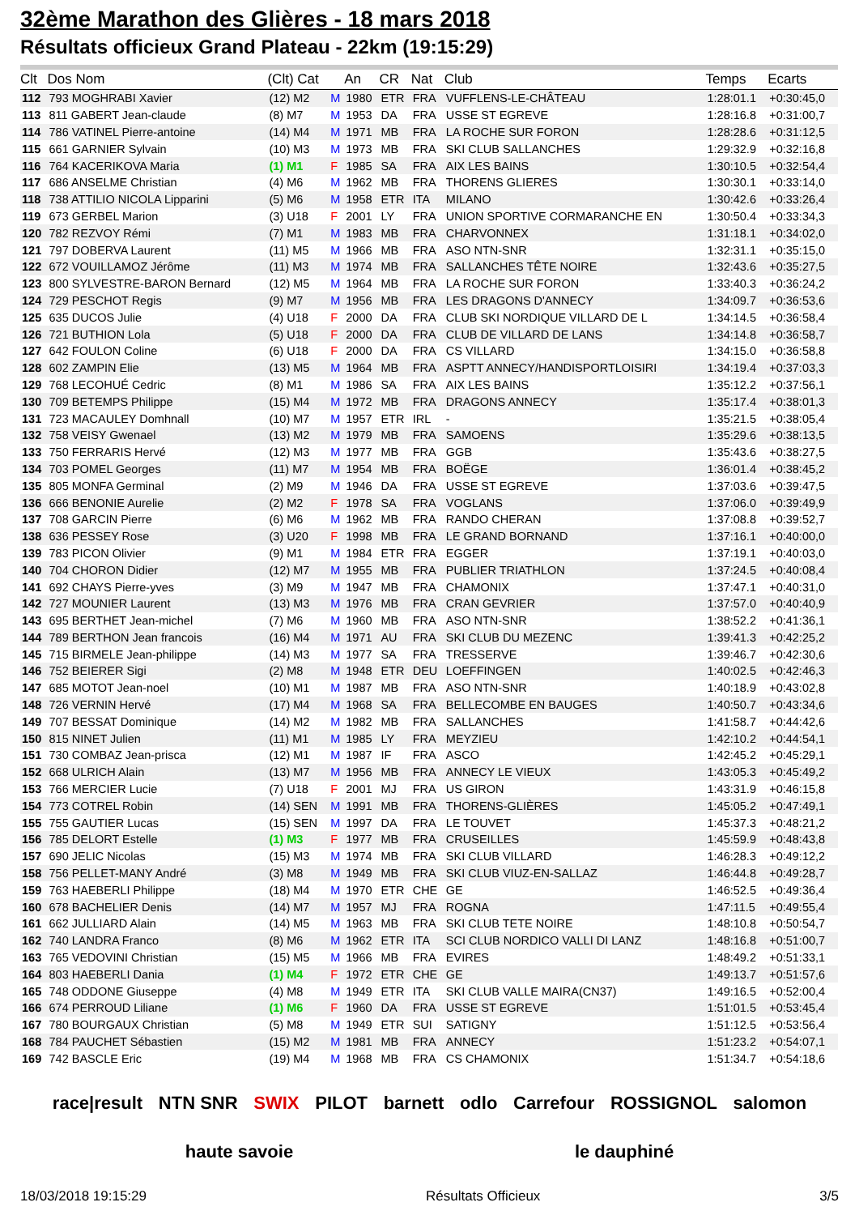32ème Marathon des Glières - 18 mars 2018
Résultats officieux Grand Plateau - 22km (19:15:29)
| Clt | Dos Nom | (Clt) Cat | | An | CR | Nat | Club | Temps | Ecarts |
| --- | --- | --- | --- | --- | --- | --- | --- | --- | --- |
| 112 | 793 MOGHRABI Xavier | (12) M2 | M | 1980 | ETR | FRA | VUFFLENS-LE-CHÂTEAU | 1:28:01.1 | +0:30:45,0 |
| 113 | 811 GABERT Jean-claude | (8) M7 | M | 1953 | DA | FRA | USSE ST EGREVE | 1:28:16.8 | +0:31:00,7 |
| 114 | 786 VATINEL Pierre-antoine | (14) M4 | M | 1971 | MB | FRA | LA ROCHE SUR FORON | 1:28:28.6 | +0:31:12,5 |
| 115 | 661 GARNIER Sylvain | (10) M3 | M | 1973 | MB | FRA | SKI CLUB SALLANCHES | 1:29:32.9 | +0:32:16,8 |
| 116 | 764 KACERIKOVA Maria | (1) M1 | F | 1985 | SA | FRA | AIX LES BAINS | 1:30:10.5 | +0:32:54,4 |
| 117 | 686 ANSELME Christian | (4) M6 | M | 1962 | MB | FRA | THORENS GLIERES | 1:30:30.1 | +0:33:14,0 |
| 118 | 738 ATTILIO NICOLA Lipparini | (5) M6 | M | 1958 | ETR | ITA | MILANO | 1:30:42.6 | +0:33:26,4 |
| 119 | 673 GERBEL Marion | (3) U18 | F | 2001 | LY | FRA | UNION SPORTIVE CORMARANCHE EN | 1:30:50.4 | +0:33:34,3 |
| 120 | 782 REZVOY Rémi | (7) M1 | M | 1983 | MB | FRA | CHARVONNEX | 1:31:18.1 | +0:34:02,0 |
| 121 | 797 DOBERVA Laurent | (11) M5 | M | 1966 | MB | FRA | ASO NTN-SNR | 1:32:31.1 | +0:35:15,0 |
| 122 | 672 VOUILLAMOZ Jérôme | (11) M3 | M | 1974 | MB | FRA | SALLANCHES TÊTE NOIRE | 1:32:43.6 | +0:35:27,5 |
| 123 | 800 SYLVESTRE-BARON Bernard | (12) M5 | M | 1964 | MB | FRA | LA ROCHE SUR FORON | 1:33:40.3 | +0:36:24,2 |
| 124 | 729 PESCHOT Regis | (9) M7 | M | 1956 | MB | FRA | LES DRAGONS D'ANNECY | 1:34:09.7 | +0:36:53,6 |
| 125 | 635 DUCOS Julie | (4) U18 | F | 2000 | DA | FRA | CLUB SKI NORDIQUE VILLARD DE L | 1:34:14.5 | +0:36:58,4 |
| 126 | 721 BUTHION Lola | (5) U18 | F | 2000 | DA | FRA | CLUB DE VILLARD DE LANS | 1:34:14.8 | +0:36:58,7 |
| 127 | 642 FOULON Coline | (6) U18 | F | 2000 | DA | FRA | CS VILLARD | 1:34:15.0 | +0:36:58,8 |
| 128 | 602 ZAMPIN Elie | (13) M5 | M | 1964 | MB | FRA | ASPTT ANNECY/HANDISPORTLOISIRI | 1:34:19.4 | +0:37:03,3 |
| 129 | 768 LECOHUÉ Cedric | (8) M1 | M | 1986 | SA | FRA | AIX LES BAINS | 1:35:12.2 | +0:37:56,1 |
| 130 | 709 BETEMPS Philippe | (15) M4 | M | 1972 | MB | FRA | DRAGONS ANNECY | 1:35:17.4 | +0:38:01,3 |
| 131 | 723 MACAULEY Domhnall | (10) M7 | M | 1957 | ETR | IRL | - | 1:35:21.5 | +0:38:05,4 |
| 132 | 758 VEISY Gwenael | (13) M2 | M | 1979 | MB | FRA | SAMOENS | 1:35:29.6 | +0:38:13,5 |
| 133 | 750 FERRARIS Hervé | (12) M3 | M | 1977 | MB | FRA | GGB | 1:35:43.6 | +0:38:27,5 |
| 134 | 703 POMEL Georges | (11) M7 | M | 1954 | MB | FRA | BOËGE | 1:36:01.4 | +0:38:45,2 |
| 135 | 805 MONFA Germinal | (2) M9 | M | 1946 | DA | FRA | USSE ST EGREVE | 1:37:03.6 | +0:39:47,5 |
| 136 | 666 BENONIE Aurelie | (2) M2 | F | 1978 | SA | FRA | VOGLANS | 1:37:06.0 | +0:39:49,9 |
| 137 | 708 GARCIN Pierre | (6) M6 | M | 1962 | MB | FRA | RANDO CHERAN | 1:37:08.8 | +0:39:52,7 |
| 138 | 636 PESSEY Rose | (3) U20 | F | 1998 | MB | FRA | LE GRAND BORNAND | 1:37:16.1 | +0:40:00,0 |
| 139 | 783 PICON Olivier | (9) M1 | M | 1984 | ETR | FRA | EGGER | 1:37:19.1 | +0:40:03,0 |
| 140 | 704 CHORON Didier | (12) M7 | M | 1955 | MB | FRA | PUBLIER TRIATHLON | 1:37:24.5 | +0:40:08,4 |
| 141 | 692 CHAYS Pierre-yves | (3) M9 | M | 1947 | MB | FRA | CHAMONIX | 1:37:47.1 | +0:40:31,0 |
| 142 | 727 MOUNIER Laurent | (13) M3 | M | 1976 | MB | FRA | CRAN GEVRIER | 1:37:57.0 | +0:40:40,9 |
| 143 | 695 BERTHET Jean-michel | (7) M6 | M | 1960 | MB | FRA | ASO NTN-SNR | 1:38:52.2 | +0:41:36,1 |
| 144 | 789 BERTHON Jean francois | (16) M4 | M | 1971 | AU | FRA | SKI CLUB DU MEZENC | 1:39:41.3 | +0:42:25,2 |
| 145 | 715 BIRMELE Jean-philippe | (14) M3 | M | 1977 | SA | FRA | TRESSERVE | 1:39:46.7 | +0:42:30,6 |
| 146 | 752 BEIERER Sigi | (2) M8 | M | 1948 | ETR | DEU | LOEFFINGEN | 1:40:02.5 | +0:42:46,3 |
| 147 | 685 MOTOT Jean-noel | (10) M1 | M | 1987 | MB | FRA | ASO NTN-SNR | 1:40:18.9 | +0:43:02,8 |
| 148 | 726 VERNIN Hervé | (17) M4 | M | 1968 | SA | FRA | BELLECOMBE EN BAUGES | 1:40:50.7 | +0:43:34,6 |
| 149 | 707 BESSAT Dominique | (14) M2 | M | 1982 | MB | FRA | SALLANCHES | 1:41:58.7 | +0:44:42,6 |
| 150 | 815 NINET Julien | (11) M1 | M | 1985 | LY | FRA | MEYZIEU | 1:42:10.2 | +0:44:54,1 |
| 151 | 730 COMBAZ Jean-prisca | (12) M1 | M | 1987 | IF | FRA | ASCO | 1:42:45.2 | +0:45:29,1 |
| 152 | 668 ULRICH Alain | (13) M7 | M | 1956 | MB | FRA | ANNECY LE VIEUX | 1:43:05.3 | +0:45:49,2 |
| 153 | 766 MERCIER Lucie | (7) U18 | F | 2001 | MJ | FRA | US GIRON | 1:43:31.9 | +0:46:15,8 |
| 154 | 773 COTREL Robin | (14) SEN | M | 1991 | MB | FRA | THORENS-GLIÈRES | 1:45:05.2 | +0:47:49,1 |
| 155 | 755 GAUTIER Lucas | (15) SEN | M | 1997 | DA | FRA | LE TOUVET | 1:45:37.3 | +0:48:21,2 |
| 156 | 785 DELORT Estelle | (1) M3 | F | 1977 | MB | FRA | CRUSEILLES | 1:45:59.9 | +0:48:43,8 |
| 157 | 690 JELIC Nicolas | (15) M3 | M | 1974 | MB | FRA | SKI CLUB VILLARD | 1:46:28.3 | +0:49:12,2 |
| 158 | 756 PELLET-MANY André | (3) M8 | M | 1949 | MB | FRA | SKI CLUB VIUZ-EN-SALLAZ | 1:46:44.8 | +0:49:28,7 |
| 159 | 763 HAEBERLI Philippe | (18) M4 | M | 1970 | ETR | CHE | GE | 1:46:52.5 | +0:49:36,4 |
| 160 | 678 BACHELIER Denis | (14) M7 | M | 1957 | MJ | FRA | ROGNA | 1:47:11.5 | +0:49:55,4 |
| 161 | 662 JULLIARD Alain | (14) M5 | M | 1963 | MB | FRA | SKI CLUB TETE NOIRE | 1:48:10.8 | +0:50:54,7 |
| 162 | 740 LANDRA Franco | (8) M6 | M | 1962 | ETR | ITA | SCI CLUB NORDICO VALLI DI LANZ | 1:48:16.8 | +0:51:00,7 |
| 163 | 765 VEDOVINI Christian | (15) M5 | M | 1966 | MB | FRA | EVIRES | 1:48:49.2 | +0:51:33,1 |
| 164 | 803 HAEBERLI Dania | (1) M4 | F | 1972 | ETR | CHE | GE | 1:49:13.7 | +0:51:57,6 |
| 165 | 748 ODDONE Giuseppe | (4) M8 | M | 1949 | ETR | ITA | SKI CLUB VALLE MAIRA(CN37) | 1:49:16.5 | +0:52:00,4 |
| 166 | 674 PERROUD Liliane | (1) M6 | F | 1960 | DA | FRA | USSE ST EGREVE | 1:51:01.5 | +0:53:45,4 |
| 167 | 780 BOURGAUX Christian | (5) M8 | M | 1949 | ETR | SUI | SATIGNY | 1:51:12.5 | +0:53:56,4 |
| 168 | 784 PAUCHET Sébastien | (15) M2 | M | 1981 | MB | FRA | ANNECY | 1:51:23.2 | +0:54:07,1 |
| 169 | 742 BASCLE Eric | (19) M4 | M | 1968 | MB | FRA | CS CHAMONIX | 1:51:34.7 | +0:54:18,6 |
race|result NTN SNR SWIX PILOT barnett odlo Carrefour ROSSIGNOL salomon haute savoie le dauphiné
18/03/2018 19:15:29 Résultats Officieux 3/5